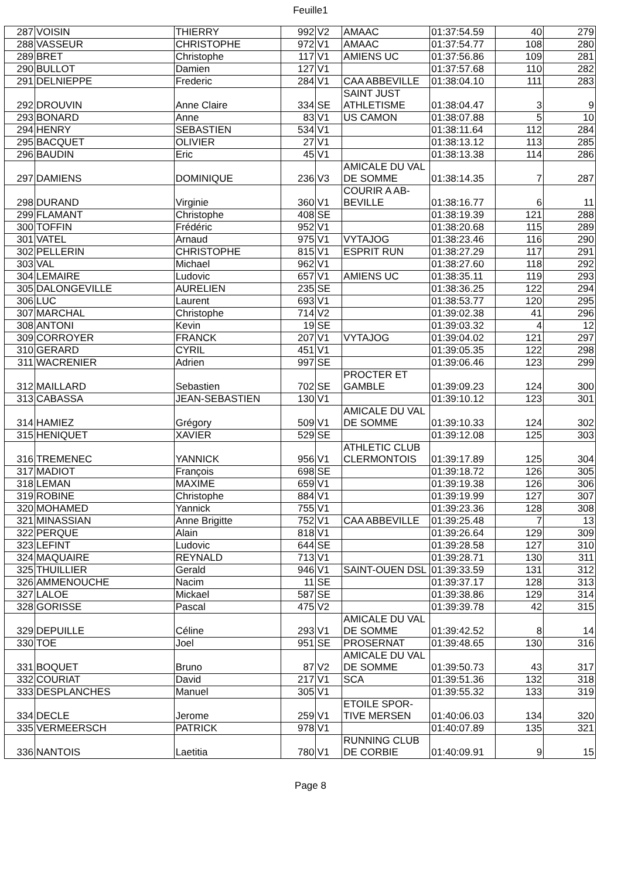Feuille1
| 287 | VOISIN | THIERRY | 992 | V2 | AMAAC | 01:37:54.59 | 40 | 279 |
| 288 | VASSEUR | CHRISTOPHE | 972 | V1 | AMAAC | 01:37:54.77 | 108 | 280 |
| 289 | BRET | Christophe | 117 | V1 | AMIENS UC | 01:37:56.86 | 109 | 281 |
| 290 | BULLOT | Damien | 127 | V1 | | 01:37:57.68 | 110 | 282 |
| 291 | DELNIEPPE | Frederic | 284 | V1 | CAA ABBEVILLE | 01:38:04.10 | 111 | 283 |
| 292 | DROUVIN | Anne Claire | 334 | SE | SAINT JUST ATHLETISME | 01:38:04.47 | 3 | 9 |
| 293 | BONARD | Anne | 83 | V1 | US CAMON | 01:38:07.88 | 5 | 10 |
| 294 | HENRY | SEBASTIEN | 534 | V1 | | 01:38:11.64 | 112 | 284 |
| 295 | BACQUET | OLIVIER | 27 | V1 | | 01:38:13.12 | 113 | 285 |
| 296 | BAUDIN | Eric | 45 | V1 | | 01:38:13.38 | 114 | 286 |
| 297 | DAMIENS | DOMINIQUE | 236 | V3 | AMICALE DU VAL DE SOMME | 01:38:14.35 | 7 | 287 |
| 298 | DURAND | Virginie | 360 | V1 | COURIR A AB-BEVILLE | 01:38:16.77 | 6 | 11 |
| 299 | FLAMANT | Christophe | 408 | SE | | 01:38:19.39 | 121 | 288 |
| 300 | TOFFIN | Frédéric | 952 | V1 | | 01:38:20.68 | 115 | 289 |
| 301 | VATEL | Arnaud | 975 | V1 | VYTAJOG | 01:38:23.46 | 116 | 290 |
| 302 | PELLERIN | CHRISTOPHE | 815 | V1 | ESPRIT RUN | 01:38:27.29 | 117 | 291 |
| 303 | VAL | Michael | 962 | V1 | | 01:38:27.60 | 118 | 292 |
| 304 | LEMAIRE | Ludovic | 657 | V1 | AMIENS UC | 01:38:35.11 | 119 | 293 |
| 305 | DALONGEVILLE | AURELIEN | 235 | SE | | 01:38:36.25 | 122 | 294 |
| 306 | LUC | Laurent | 693 | V1 | | 01:38:53.77 | 120 | 295 |
| 307 | MARCHAL | Christophe | 714 | V2 | | 01:39:02.38 | 41 | 296 |
| 308 | ANTONI | Kevin | 19 | SE | | 01:39:03.32 | 4 | 12 |
| 309 | CORROYER | FRANCK | 207 | V1 | VYTAJOG | 01:39:04.02 | 121 | 297 |
| 310 | GERARD | CYRIL | 451 | V1 | | 01:39:05.35 | 122 | 298 |
| 311 | WACRENIER | Adrien | 997 | SE | | 01:39:06.46 | 123 | 299 |
| 312 | MAILLARD | Sebastien | 702 | SE | PROCTER ET GAMBLE | 01:39:09.23 | 124 | 300 |
| 313 | CABASSA | JEAN-SEBASTIEN | 130 | V1 | | 01:39:10.12 | 123 | 301 |
| 314 | HAMIEZ | Grégory | 509 | V1 | AMICALE DU VAL DE SOMME | 01:39:10.33 | 124 | 302 |
| 315 | HENIQUET | XAVIER | 529 | SE | | 01:39:12.08 | 125 | 303 |
| 316 | TREMENEC | YANNICK | 956 | V1 | ATHLETIC CLUB CLERMONTOIS | 01:39:17.89 | 125 | 304 |
| 317 | MADIOT | François | 698 | SE | | 01:39:18.72 | 126 | 305 |
| 318 | LEMAN | MAXIME | 659 | V1 | | 01:39:19.38 | 126 | 306 |
| 319 | ROBINE | Christophe | 884 | V1 | | 01:39:19.99 | 127 | 307 |
| 320 | MOHAMED | Yannick | 755 | V1 | | 01:39:23.36 | 128 | 308 |
| 321 | MINASSIAN | Anne Brigitte | 752 | V1 | CAA ABBEVILLE | 01:39:25.48 | 7 | 13 |
| 322 | PERQUE | Alain | 818 | V1 | | 01:39:26.64 | 129 | 309 |
| 323 | LEFINT | Ludovic | 644 | SE | | 01:39:28.58 | 127 | 310 |
| 324 | MAQUAIRE | REYNALD | 713 | V1 | | 01:39:28.71 | 130 | 311 |
| 325 | THUILLIER | Gerald | 946 | V1 | SAINT-OUEN DSL | 01:39:33.59 | 131 | 312 |
| 326 | AMMENOUCHE | Nacim | 11 | SE | | 01:39:37.17 | 128 | 313 |
| 327 | LALOE | Mickael | 587 | SE | | 01:39:38.86 | 129 | 314 |
| 328 | GORISSE | Pascal | 475 | V2 | | 01:39:39.78 | 42 | 315 |
| 329 | DEPUILLE | Céline | 293 | V1 | AMICALE DU VAL DE SOMME | 01:39:42.52 | 8 | 14 |
| 330 | TOE | Joel | 951 | SE | PROSERNAT | 01:39:48.65 | 130 | 316 |
| 331 | BOQUET | Bruno | 87 | V2 | AMICALE DU VAL DE SOMME | 01:39:50.73 | 43 | 317 |
| 332 | COURIAT | David | 217 | V1 | SCA | 01:39:51.36 | 132 | 318 |
| 333 | DESPLANCHES | Manuel | 305 | V1 | | 01:39:55.32 | 133 | 319 |
| 334 | DECLE | Jerome | 259 | V1 | ETOILE SPOR-TIVE MERSEN | 01:40:06.03 | 134 | 320 |
| 335 | VERMEERSCH | PATRICK | 978 | V1 | | 01:40:07.89 | 135 | 321 |
| 336 | NANTOIS | Laetitia | 780 | V1 | RUNNING CLUB DE CORBIE | 01:40:09.91 | 9 | 15 |
Page 8